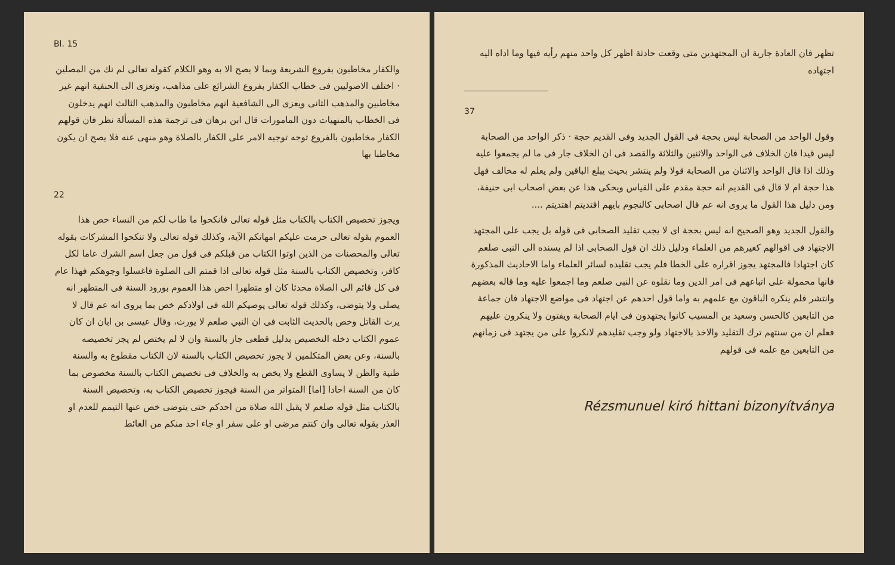Bl. 15
والكفار مخاطبون بفروع الشريعة وبما لا يصح الا به وهو الكلام كقوله تعالى لم نك من المصلين · اختلف الاصوليين فى خطاب الكفار بفروع الشرائع على مذاهب، وتعزى الى الحنفية انهم غير مخاطبين والمذهب الثانى ويعزى الى الشافعية انهم مخاطبون والمذهب الثالث انهم يدخلون فى الخطاب بالمنهيات دون المامورات قال ابن برهان فى ترجمة هذه المسألة نظر فان قولهم الكفار مخاطبون بالفروع توجه توجيه الامر على الكفار بالصلاة وهو منهى عنه فلا يصح ان يكون مخاطبا بها
22
ويجوز تخصيص الكتاب بالكتاب مثل قوله تعالى فانكحوا ما طاب لكم من النساء خص هذا العموم بقوله تعالى حرمت عليكم امهاتكم الآية، وكذلك قوله تعالى ولا تنكحوا المشركات بقوله تعالى والمحصنات من الذين اوتوا الكتاب من قبلكم فى قول من جعل اسم الشرك عاما لكل كافر، وتخصيص الكتاب بالسنة مثل قوله تعالى اذا قمتم الى الصلوة فاغسلوا وجوهكم فهذا عام فى كل قائم الى الصلاة محدثا كان او متطهرا اخص هذا العموم بورود السنة فى المتطهر انه يصلى ولا يتوضى، وكذلك قوله تعالى يوصيكم الله فى اولادكم خص بما يروى انه عم قال لا يرث القاتل وخص بالحديث الثابت فى ان النبي صلعم لا يورث، وقال عيسى بن ابان ان كان عموم الكتاب دخله التخصيص بدليل قطعى جاز بالسنة وان لا لم يختص لم يجز تخصيصه بالسنة، وعن بعض المتكلمين لا يجوز تخصيص الكتاب بالسنة لان الكتاب مقطوع به والسنة ظنية والظن لا يساوى القطع ولا يخص به والخلاف فى تخصيص الكتاب بالسنة مخصوص بما كان من السنة احادا [اما] المتواتر من السنة فيجوز تخصيص الكتاب به، وتخصيص السنة بالكتاب مثل قوله صلعم لا يقبل الله صلاة من احدكم حتى يتوضى خص عنها التيمم للعدم او العذر بقوله تعالى وان كنتم مرضى او على سفر او جاء احد منكم من الغائط
تظهر فان العادة جارية ان المجتهدين متى وقعت حادثة اظهر كل واحد منهم رأيه فيها وما اداه اليه اجتهاده
37
وقول الواحد من الصحابة ليس بحجة فى القول الجديد وفى القديم حجة · ذكر الواحد من الصحابة ليس قيدا فان الخلاف فى الواحد والاثنين والثلاثة والقصد فى ان الخلاف جار فى ما لم يجمعوا عليه وذلك اذا قال الواحد والاثنان من الصحابة قولا ولم ينتشر بحيث يبلغ الباقين ولم يعلم له مخالف فهل هذا حجة ام لا قال فى القديم انه حجة مقدم على القياس ويحكى هذا عن بعض اصحاب ابى حنيفة، ومن دليل هذا القول ما يروى انه عم قال اصحابى كالنجوم بايهم اقتديتم اهتديتم ....
والقول الجديد وهو الصحيح انه ليس بحجة اى لا يجب تقليد الصحابى فى قوله بل يجب على المجتهد الاجتهاد فى اقوالهم كغيرهم من العلماء ودليل ذلك ان قول الصحابى اذا لم يسنده الى النبى صلعم كان اجتهادا فالمجتهد يجوز اقراره على الخطا فلم يجب تقليده لسائر العلماء واما الاحاديث المذكورة فانها محمولة على اتباعهم فى امر الدين وما نقلوه عن النبى صلعم وما اجمعوا عليه وما قاله بعضهم وانتشر فلم ينكره الباقون مع علمهم به واما قول احدهم عن اجتهاد فى مواضع الاجتهاد فان جماعة من التابعين كالحسن وسعيد بن المسيب كانوا يجتهدون فى ايام الصحابة ويفتون ولا ينكرون عليهم فعلم ان من سنتهم ترك التقليد والاخذ بالاجتهاد ولو وجب تقليدهم لانكروا على من يجتهد فى زمانهم من التابعين مع علمه فى قولهم
Rézsmunuel kiró hittani bizonyítványa